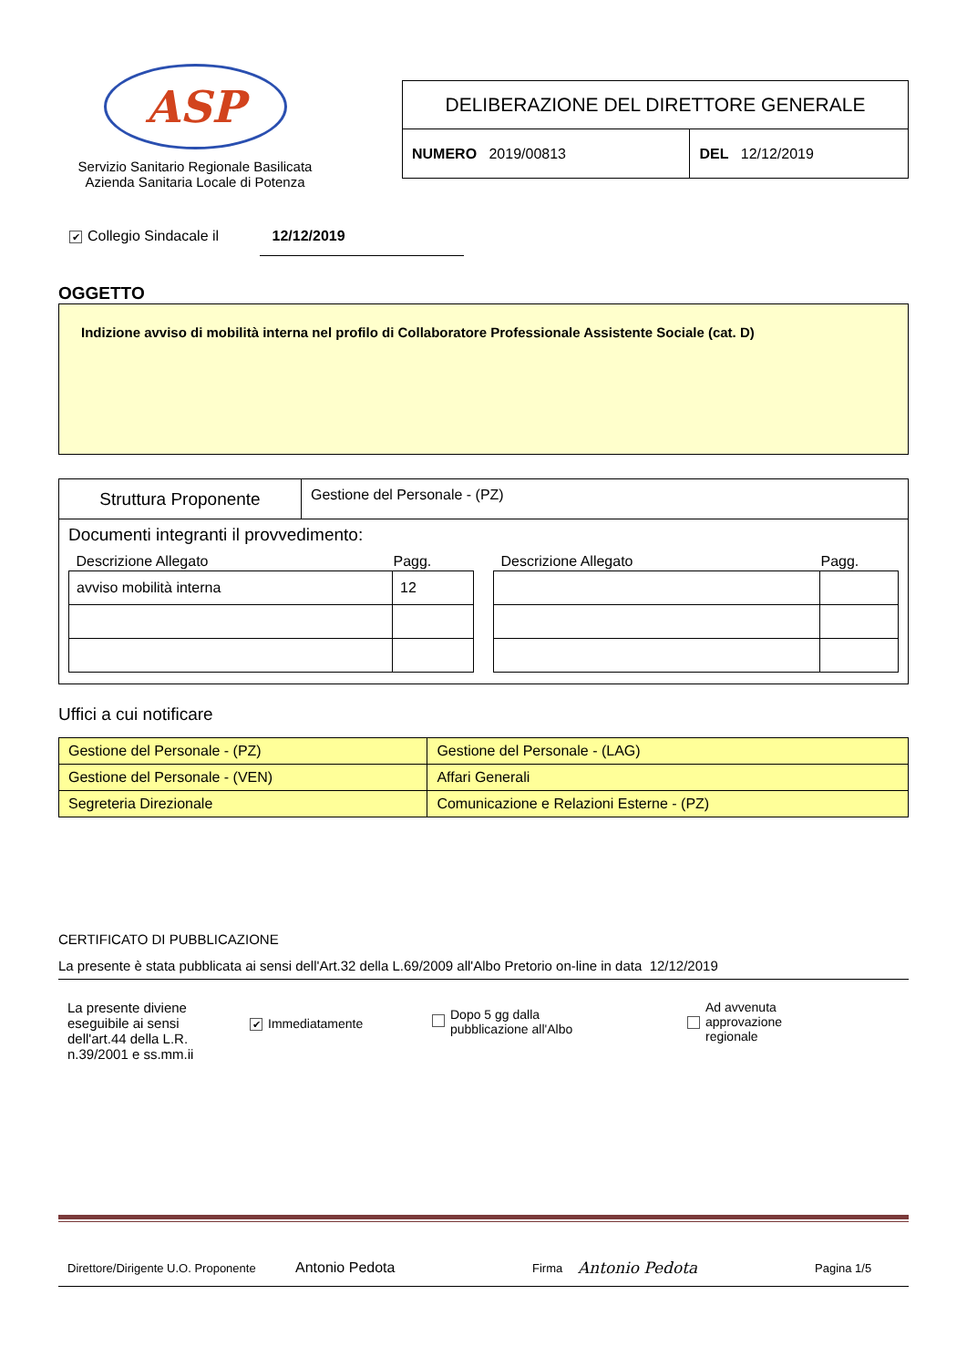ASP
Servizio Sanitario Regionale Basilicata
Azienda Sanitaria Locale di Potenza
| DELIBERAZIONE DEL DIRETTORE GENERALE | |
| NUMERO 2019/00813 | DEL 12/12/2019 |
✔ Collegio Sindacale il 12/12/2019
OGGETTO
Indizione avviso di mobilità interna nel profilo di Collaboratore Professionale Assistente Sociale (cat. D)
Struttura Proponente
Gestione del Personale - (PZ)
Documenti integranti il provvedimento:
| Descrizione Allegato | Pagg. |
| --- | --- |
| avviso mobilità interna | 12 |
| Descrizione Allegato | Pagg. |
| --- | --- |
Uffici a cui notificare
| Gestione del Personale - (PZ) | Gestione del Personale - (LAG) |
| Gestione del Personale - (VEN) | Affari Generali |
| Segreteria Direzionale | Comunicazione e Relazioni Esterne - (PZ) |
CERTIFICATO DI PUBBLICAZIONE
La presente è stata pubblicata ai sensi dell'Art.32 della L.69/2009 all'Albo Pretorio on-line in data 12/12/2019
La presente diviene eseguibile ai sensi dell'art.44 della L.R. n.39/2001 e ss.mm.ii
✔ Immediatamente
Dopo 5 gg dalla
pubblicazione all'Albo
Ad avvenuta
approvazione
regionale
Direttore/Dirigente U.O. Proponente Antonio Pedota Firma Antonio Pedota Pagina 1/5